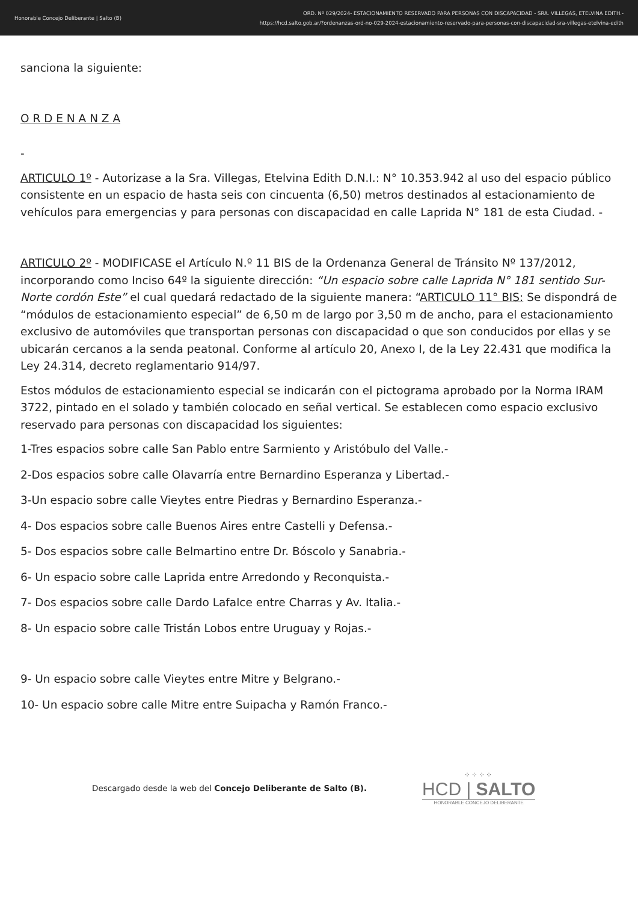Honorable Concejo Deliberante | Salto (B)
ORD. Nº 029/2024- ESTACIONAMIENTO RESERVADO PARA PERSONAS CON DISCAPACIDAD - SRA. VILLEGAS, ETELVINA EDITH.-
https://hcd.salto.gob.ar/?ordenanzas-ord-no-029-2024-estacionamiento-reservado-para-personas-con-discapacidad-sra-villegas-etelvina-edith
sanciona la siguiente:
O R D E N A N Z A
-
ARTICULO 1º - Autorizase a la Sra. Villegas, Etelvina Edith D.N.I.: N° 10.353.942 al uso del espacio público consistente en un espacio de hasta seis con cincuenta (6,50) metros destinados al estacionamiento de vehículos para emergencias y para personas con discapacidad en calle Laprida N° 181 de esta Ciudad. -
ARTICULO 2º - MODIFICASE el Artículo N.º 11 BIS de la Ordenanza General de Tránsito Nº 137/2012, incorporando como Inciso 64º la siguiente dirección: “Un espacio sobre calle Laprida N° 181 sentido Sur-Norte cordón Este” el cual quedará redactado de la siguiente manera: “ARTICULO 11° BIS: Se dispondrá de “módulos de estacionamiento especial” de 6,50 m de largo por 3,50 m de ancho, para el estacionamiento exclusivo de automóviles que transportan personas con discapacidad o que son conducidos por ellas y se ubicarán cercanos a la senda peatonal. Conforme al artículo 20, Anexo I, de la Ley 22.431 que modifica la Ley 24.314, decreto reglamentario 914/97.
Estos módulos de estacionamiento especial se indicarán con el pictograma aprobado por la Norma IRAM 3722, pintado en el solado y también colocado en señal vertical. Se establecen como espacio exclusivo reservado para personas con discapacidad los siguientes:
1-Tres espacios sobre calle San Pablo entre Sarmiento y Aristóbulo del Valle.-
2-Dos espacios sobre calle Olavarría entre Bernardino Esperanza y Libertad.-
3-Un espacio sobre calle Vieytes entre Piedras y Bernardino Esperanza.-
4- Dos espacios sobre calle Buenos Aires entre Castelli y Defensa.-
5- Dos espacios sobre calle Belmartino entre Dr. Bóscolo y Sanabria.-
6- Un espacio sobre calle Laprida entre Arredondo y Reconquista.-
7- Dos espacios sobre calle Dardo Lafalce entre Charras y Av. Italia.-
8- Un espacio sobre calle Tristán Lobos entre Uruguay y Rojas.-
9- Un espacio sobre calle Vieytes entre Mitre y Belgrano.-
10- Un espacio sobre calle Mitre entre Suipacha y Ramón Franco.-
Descargado desde la web del Concejo Deliberante de Salto (B).
⁘⁘⁘⁘
HCD | SALTO
HONORABLE CONCEJO DELIBERANTE